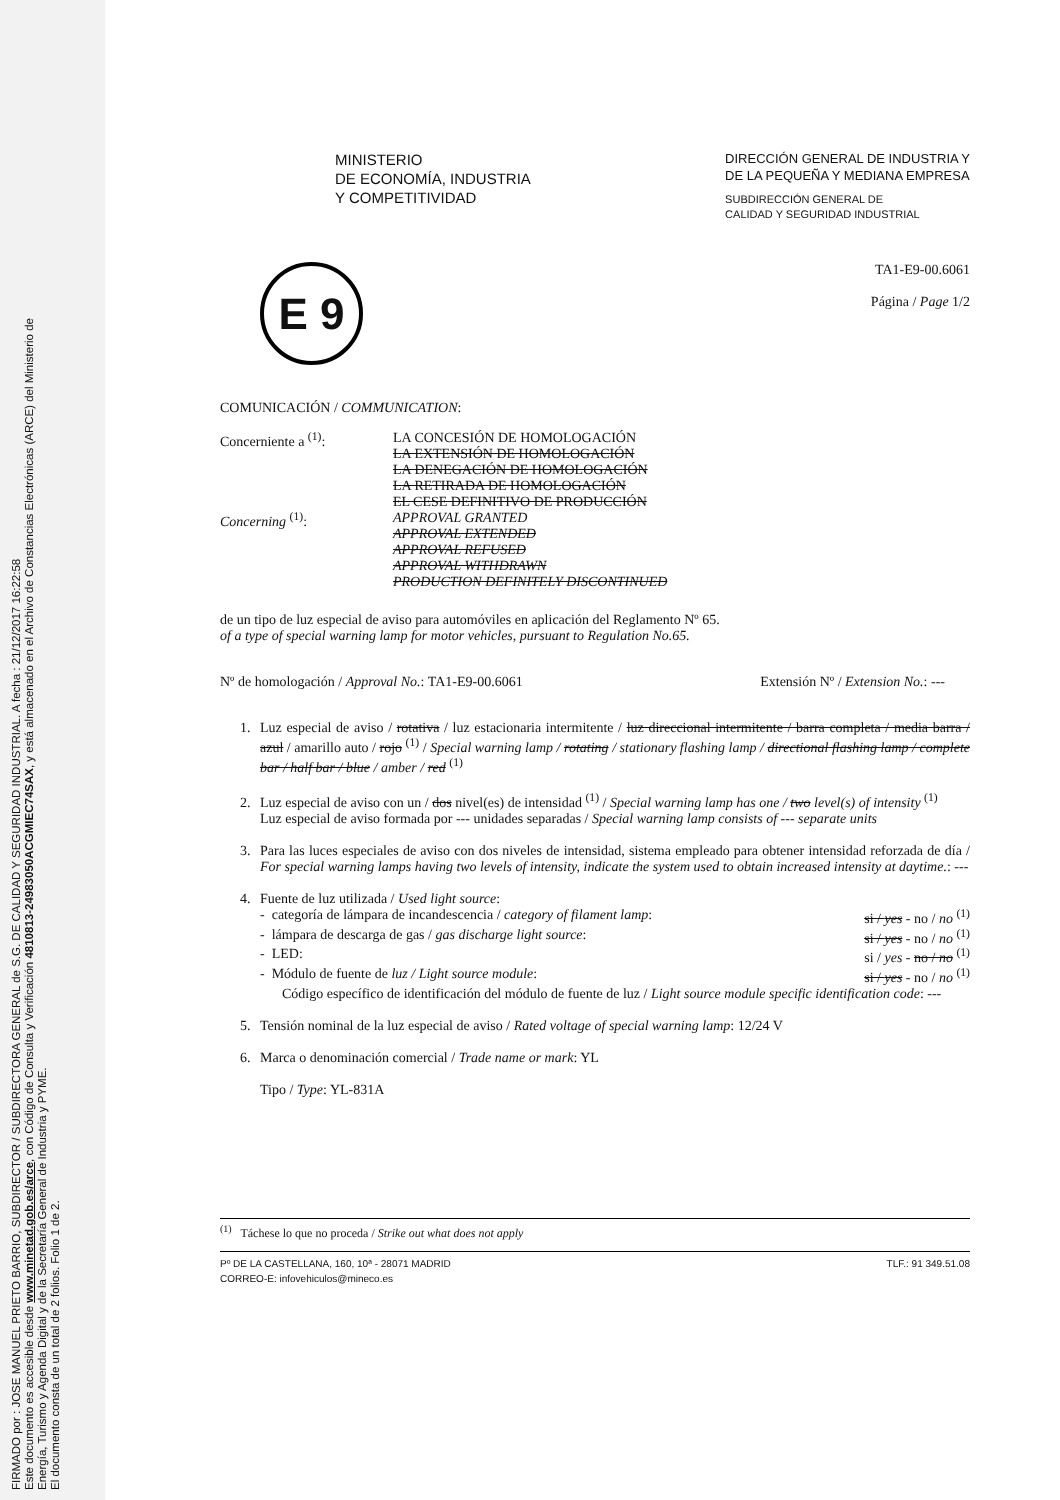FIRMADO por : JOSE MANUEL PRIETO BARRIO, SUBDIRECTOR / SUBDIRECTORA GENERAL de S.G. DE CALIDAD Y SEGURIDAD INDUSTRIAL. A fecha : 21/12/2017 16:22:58
Este documento es accesible desde www.minetad.gob.es/arce, con Código de Consulta y Verificación 4810813-24983050ACGMIEC74SAX, y está almacenado en el Archivo de Constancias Electrónicas (ARCE) del Ministerio de
Energía, Turismo y Agenda Digital y de la Secretaría General de Industria y PYME.
El documento consta de un total de 2 folios. Folio 1 de 2.
MINISTERIO
DE ECONOMÍA, INDUSTRIA
Y COMPETITIVIDAD
DIRECCIÓN GENERAL DE INDUSTRIA Y
DE LA PEQUEÑA Y MEDIANA EMPRESA
SUBDIRECCIÓN GENERAL DE
CALIDAD Y SEGURIDAD INDUSTRIAL
E 9
TA1-E9-00.6061
Página / Page 1/2
COMUNICACIÓN / COMMUNICATION:
Concerniente a <sup>(1)</sup>: LA CONCESIÓN DE HOMOLOGACIÓN
LA EXTENSIÓN DE HOMOLOGACIÓN
LA DENEGACIÓN DE HOMOLOGACIÓN
LA RETIRADA DE HOMOLOGACIÓN
EL CESE DEFINITIVO DE PRODUCCIÓN
Concerning <sup>(1)</sup>: APPROVAL GRANTED
APPROVAL EXTENDED
APPROVAL REFUSED
APPROVAL WITHDRAWN
PRODUCTION DEFINITELY DISCONTINUED
de un tipo de luz especial de aviso para automóviles en aplicación del Reglamento Nº 65.
of a type of special warning lamp for motor vehicles, pursuant to Regulation No.65.
Nº de homologación / Approval No.: TA1-E9-00.6061 Extensión Nº / Extension No.: ---
1. Luz especial de aviso / rotativa / luz estacionaria intermitente / luz direccional intermitente / barra completa / media barra / azul / amarillo auto / rojo <sup>(1)</sup> / Special warning lamp / rotating / stationary flashing lamp / directional flashing lamp / complete bar / half bar / blue / amber / red <sup>(1)</sup>
2. Luz especial de aviso con un / dos nivel(es) de intensidad <sup>(1)</sup> / Special warning lamp has one / two level(s) of intensity <sup>(1)</sup>
Luz especial de aviso formada por --- unidades separadas / Special warning lamp consists of --- separate units
3. Para las luces especiales de aviso con dos niveles de intensidad, sistema empleado para obtener intensidad reforzada de día / For special warning lamps having two levels of intensity, indicate the system used to obtain increased intensity at daytime.: ---
4. Fuente de luz utilizada / Used light source:
- categoría de lámpara de incandescencia / category of filament lamp: si / yes - no / no <sup>(1)</sup>
- lámpara de descarga de gas / gas discharge light source: si / yes - no / no <sup>(1)</sup>
- LED: si / yes - no / no <sup>(1)</sup>
- Módulo de fuente de luz / Light source module: si / yes - no / no <sup>(1)</sup>
Código específico de identificación del módulo de fuente de luz / Light source module specific identification code: ---
5. Tensión nominal de la luz especial de aviso / Rated voltage of special warning lamp: 12/24 V
6. Marca o denominación comercial / Trade name or mark: YL
Tipo / Type: YL-831A
<sup>(1)</sup> Táchese lo que no proceda / Strike out what does not apply
Pº DE LA CASTELLANA, 160, 10ª - 28071 MADRID TLF.: 91 349.51.08
CORREO-E: infovehiculos@mineco.es